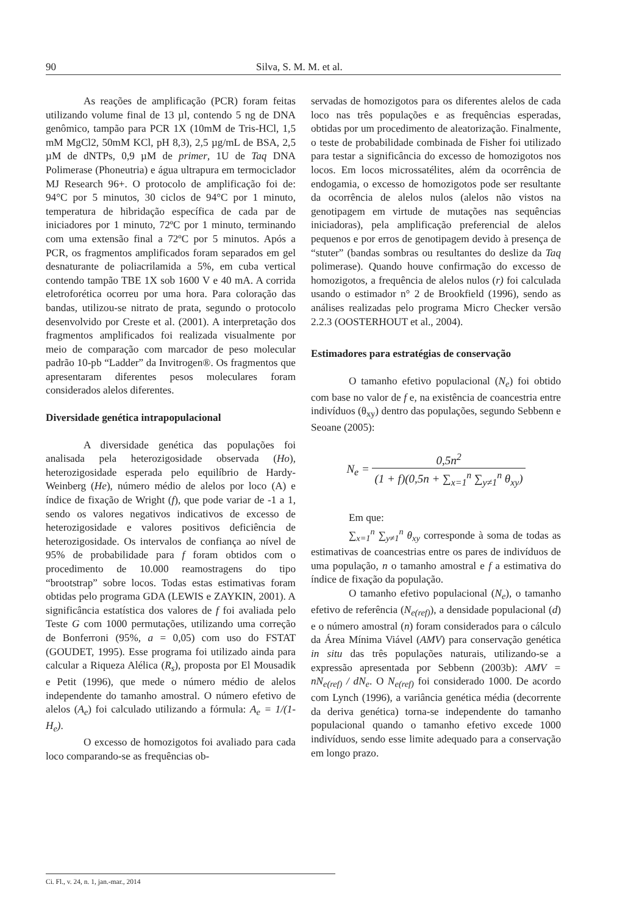90 Silva, S. M. M. et al.
As reações de amplificação (PCR) foram feitas utilizando volume final de 13 µl, contendo 5 ng de DNA genômico, tampão para PCR 1X (10mM de Tris-HCl, 1,5 mM MgCl2, 50mM KCl, pH 8,3), 2,5 µg/mL de BSA, 2,5 µM de dNTPs, 0,9 µM de primer, 1U de Taq DNA Polimerase (Phoneutria) e água ultrapura em termociclador MJ Research 96+. O protocolo de amplificação foi de: 94°C por 5 minutos, 30 ciclos de 94°C por 1 minuto, temperatura de hibridação específica de cada par de iniciadores por 1 minuto, 72ºC por 1 minuto, terminando com uma extensão final a 72ºC por 5 minutos. Após a PCR, os fragmentos amplificados foram separados em gel desnaturante de poliacrilamida a 5%, em cuba vertical contendo tampão TBE 1X sob 1600 V e 40 mA. A corrida eletroforética ocorreu por uma hora. Para coloração das bandas, utilizou-se nitrato de prata, segundo o protocolo desenvolvido por Creste et al. (2001). A interpretação dos fragmentos amplificados foi realizada visualmente por meio de comparação com marcador de peso molecular padrão 10-pb “Ladder” da Invitrogen®. Os fragmentos que apresentaram diferentes pesos moleculares foram considerados alelos diferentes.
Diversidade genética intrapopulacional
A diversidade genética das populações foi analisada pela heterozigosidade observada (Ho), heterozigosidade esperada pelo equilíbrio de Hardy-Weinberg (He), número médio de alelos por loco (A) e índice de fixação de Wright (f), que pode variar de -1 a 1, sendo os valores negativos indicativos de excesso de heterozigosidade e valores positivos deficiência de heterozigosidade. Os intervalos de confiança ao nível de 95% de probabilidade para f foram obtidos com o procedimento de 10.000 reamostragens do tipo “brootstrap” sobre locos. Todas estas estimativas foram obtidas pelo programa GDA (LEWIS e ZAYKIN, 2001). A significância estatística dos valores de f foi avaliada pelo Teste G com 1000 permutações, utilizando uma correção de Bonferroni (95%, a = 0,05) com uso do FSTAT (GOUDET, 1995). Esse programa foi utilizado ainda para calcular a Riqueza Alélica (R<sub>s</sub>), proposta por El Mousadik e Petit (1996), que mede o número médio de alelos independente do tamanho amostral. O número efetivo de alelos (A<sub>e</sub>) foi calculado utilizando a fórmula: A<sub>e</sub> = 1/(1-H<sub>e</sub>).
O excesso de homozigotos foi avaliado para cada loco comparando-se as frequências ob-
servadas de homozigotos para os diferentes alelos de cada loco nas três populações e as frequências esperadas, obtidas por um procedimento de aleatorização. Finalmente, o teste de probabilidade combinada de Fisher foi utilizado para testar a significância do excesso de homozigotos nos locos. Em locos microssatélites, além da ocorrência de endogamia, o excesso de homozigotos pode ser resultante da ocorrência de alelos nulos (alelos não vistos na genotipagem em virtude de mutações nas sequências iniciadoras), pela amplificação preferencial de alelos pequenos e por erros de genotipagem devido à presença de “stuter” (bandas sombras ou resultantes do deslize da Taq polimerase). Quando houve confirmação do excesso de homozigotos, a frequência de alelos nulos (r) foi calculada usando o estimador n° 2 de Brookfield (1996), sendo as análises realizadas pelo programa Micro Checker versão 2.2.3 (OOSTERHOUT et al., 2004).
Estimadores para estratégias de conservação
O tamanho efetivo populacional (N<sub>e</sub>) foi obtido com base no valor de f e, na existência de coancestria entre indivíduos (θ<sub>xy</sub>) dentro das populações, segundo Sebbenn e Seoane (2005):
N<sub>e</sub> = 0,5n<sup>2</sup> (1 + f)(0,5n + ∑<sub>x=1</sub><sup>n</sup> ∑<sub>y≠1</sub><sup>n</sup> θ<sub>xy</sub>)
Em que:
∑<sub>x=1</sub><sup>n</sup> ∑<sub>y≠1</sub><sup>n</sup> θ<sub>xy</sub> corresponde à soma de todas as estimativas de coancestrias entre os pares de indivíduos de uma população, n o tamanho amostral e f a estimativa do índice de fixação da população.
O tamanho efetivo populacional (N<sub>e</sub>), o tamanho efetivo de referência (N<sub>e(ref)</sub>), a densidade populacional (d) e o número amostral (n) foram considerados para o cálculo da Área Mínima Viável (AMV) para conservação genética in situ das três populações naturais, utilizando-se a expressão apresentada por Sebbenn (2003b): AMV = nN<sub>e(ref)</sub> / dN<sub>e</sub>. O N<sub>e(ref)</sub> foi considerado 1000. De acordo com Lynch (1996), a variância genética média (decorrente da deriva genética) torna-se independente do tamanho populacional quando o tamanho efetivo excede 1000 indivíduos, sendo esse limite adequado para a conservação em longo prazo.
Ci. Fl., v. 24, n. 1, jan.-mar., 2014